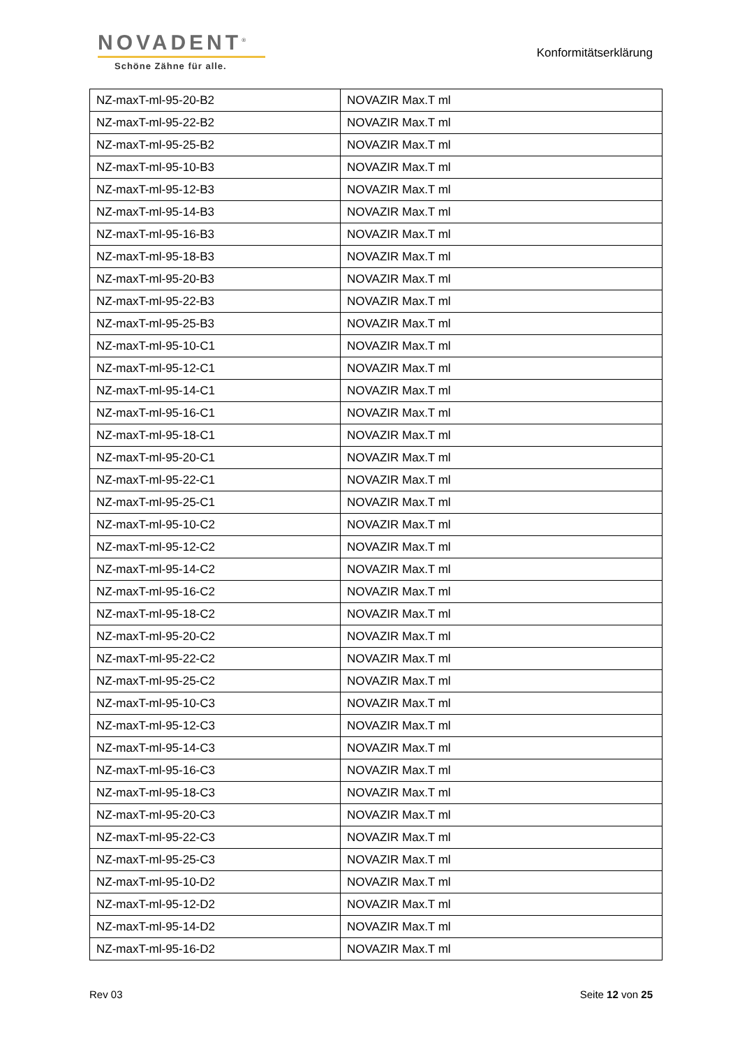NOVADENT<sup>®</sup>
Schöne Zähne für alle.
Konformitätserklärung
| NZ-maxT-ml-95-20-B2 | NOVAZIR Max.T ml |
| NZ-maxT-ml-95-22-B2 | NOVAZIR Max.T ml |
| NZ-maxT-ml-95-25-B2 | NOVAZIR Max.T ml |
| NZ-maxT-ml-95-10-B3 | NOVAZIR Max.T ml |
| NZ-maxT-ml-95-12-B3 | NOVAZIR Max.T ml |
| NZ-maxT-ml-95-14-B3 | NOVAZIR Max.T ml |
| NZ-maxT-ml-95-16-B3 | NOVAZIR Max.T ml |
| NZ-maxT-ml-95-18-B3 | NOVAZIR Max.T ml |
| NZ-maxT-ml-95-20-B3 | NOVAZIR Max.T ml |
| NZ-maxT-ml-95-22-B3 | NOVAZIR Max.T ml |
| NZ-maxT-ml-95-25-B3 | NOVAZIR Max.T ml |
| NZ-maxT-ml-95-10-C1 | NOVAZIR Max.T ml |
| NZ-maxT-ml-95-12-C1 | NOVAZIR Max.T ml |
| NZ-maxT-ml-95-14-C1 | NOVAZIR Max.T ml |
| NZ-maxT-ml-95-16-C1 | NOVAZIR Max.T ml |
| NZ-maxT-ml-95-18-C1 | NOVAZIR Max.T ml |
| NZ-maxT-ml-95-20-C1 | NOVAZIR Max.T ml |
| NZ-maxT-ml-95-22-C1 | NOVAZIR Max.T ml |
| NZ-maxT-ml-95-25-C1 | NOVAZIR Max.T ml |
| NZ-maxT-ml-95-10-C2 | NOVAZIR Max.T ml |
| NZ-maxT-ml-95-12-C2 | NOVAZIR Max.T ml |
| NZ-maxT-ml-95-14-C2 | NOVAZIR Max.T ml |
| NZ-maxT-ml-95-16-C2 | NOVAZIR Max.T ml |
| NZ-maxT-ml-95-18-C2 | NOVAZIR Max.T ml |
| NZ-maxT-ml-95-20-C2 | NOVAZIR Max.T ml |
| NZ-maxT-ml-95-22-C2 | NOVAZIR Max.T ml |
| NZ-maxT-ml-95-25-C2 | NOVAZIR Max.T ml |
| NZ-maxT-ml-95-10-C3 | NOVAZIR Max.T ml |
| NZ-maxT-ml-95-12-C3 | NOVAZIR Max.T ml |
| NZ-maxT-ml-95-14-C3 | NOVAZIR Max.T ml |
| NZ-maxT-ml-95-16-C3 | NOVAZIR Max.T ml |
| NZ-maxT-ml-95-18-C3 | NOVAZIR Max.T ml |
| NZ-maxT-ml-95-20-C3 | NOVAZIR Max.T ml |
| NZ-maxT-ml-95-22-C3 | NOVAZIR Max.T ml |
| NZ-maxT-ml-95-25-C3 | NOVAZIR Max.T ml |
| NZ-maxT-ml-95-10-D2 | NOVAZIR Max.T ml |
| NZ-maxT-ml-95-12-D2 | NOVAZIR Max.T ml |
| NZ-maxT-ml-95-14-D2 | NOVAZIR Max.T ml |
| NZ-maxT-ml-95-16-D2 | NOVAZIR Max.T ml |
Rev 03 Seite 12 von 25